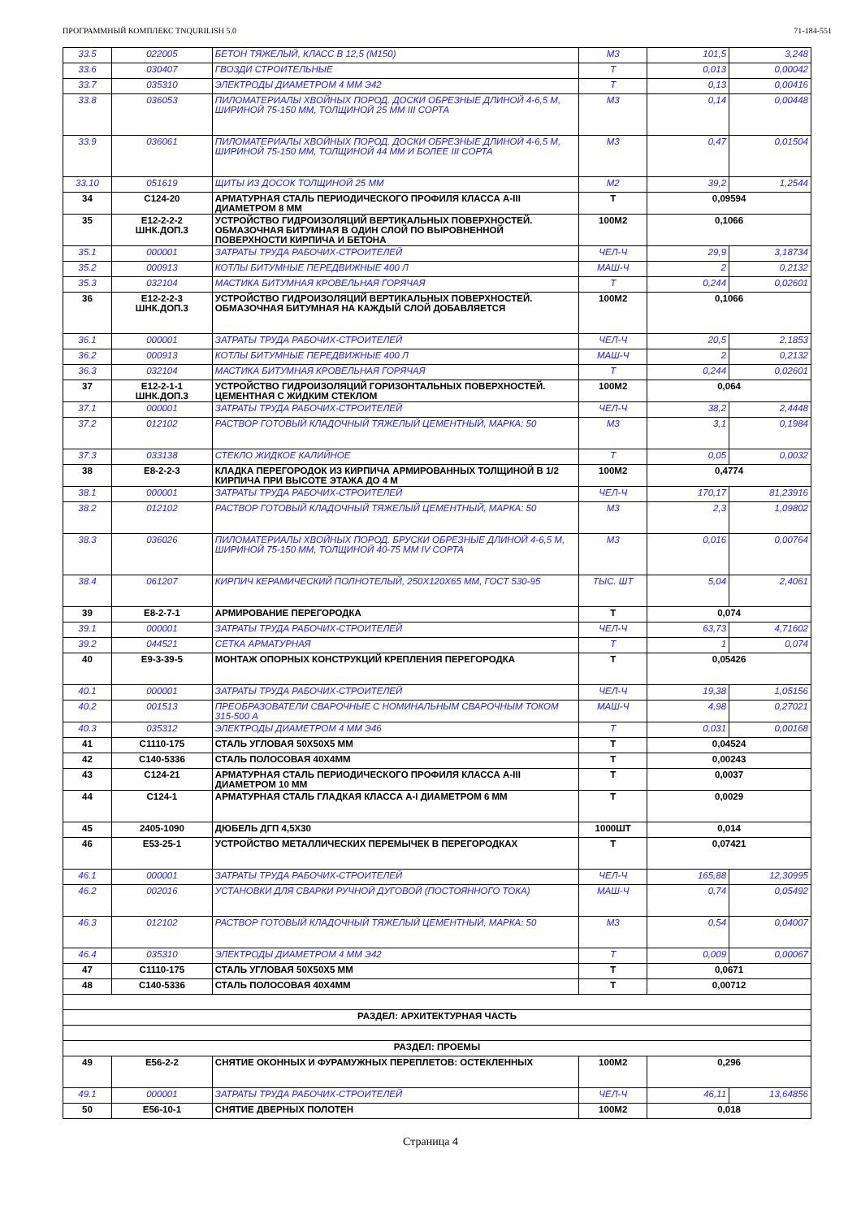ПРОГРАММНЫЙ КОМПЛЕКС TNQURILISH 5.0 71-184-551
| 33.5 | 022005 | БЕТОН ТЯЖЕЛЫЙ, КЛАСС В 12,5 (М150) | М3 | 101,5 | 3,248 |
| 33.6 | 030407 | ГВОЗДИ СТРОИТЕЛЬНЫЕ | Т | 0,013 | 0,00042 |
| 33.7 | 035310 | ЭЛЕКТРОДЫ ДИАМЕТРОМ 4 ММ Э42 | Т | 0,13 | 0,00416 |
| 33.8 | 036053 | ПИЛОМАТЕРИАЛЫ ХВОЙНЫХ ПОРОД. ДОСКИ ОБРЕЗНЫЕ ДЛИНОЙ 4-6,5 М, ШИРИНОЙ 75-150 ММ, ТОЛЩИНОЙ 25 ММ III СОРТА | М3 | 0,14 | 0,00448 |
| 33.9 | 036061 | ПИЛОМАТЕРИАЛЫ ХВОЙНЫХ ПОРОД. ДОСКИ ОБРЕЗНЫЕ ДЛИНОЙ 4-6,5 М, ШИРИНОЙ 75-150 ММ, ТОЛЩИНОЙ 44 ММ И БОЛЕЕ III СОРТА | М3 | 0,47 | 0,01504 |
| 33.10 | 051619 | ЩИТЫ ИЗ ДОСОК ТОЛЩИНОЙ 25 ММ | М2 | 39,2 | 1,2544 |
| 34 | С124-20 | АРМАТУРНАЯ СТАЛЬ ПЕРИОДИЧЕСКОГО ПРОФИЛЯ КЛАССА А-III ДИАМЕТРОМ 8 ММ | Т | 0,09594 | |
| 35 | Е12-2-2-2 ШНК.ДОП.3 | УСТРОЙСТВО ГИДРОИЗОЛЯЦИЙ ВЕРТИКАЛЬНЫХ ПОВЕРХНОСТЕЙ. ОБМАЗОЧНАЯ БИТУМНАЯ В ОДИН СЛОЙ ПО ВЫРОВНЕННОЙ ПОВЕРХНОСТИ КИРПИЧА И БЕТОНА | 100М2 | 0,1066 | |
| 35.1 | 000001 | ЗАТРАТЫ ТРУДА РАБОЧИХ-СТРОИТЕЛЕЙ | ЧЕЛ-Ч | 29,9 | 3,18734 |
| 35.2 | 000913 | КОТЛЫ БИТУМНЫЕ ПЕРЕДВИЖНЫЕ 400 Л | МАШ-Ч | 2 | 0,2132 |
| 35.3 | 032104 | МАСТИКА БИТУМНАЯ КРОВЕЛЬНАЯ ГОРЯЧАЯ | Т | 0,244 | 0,02601 |
| 36 | Е12-2-2-3 ШНК.ДОП.3 | УСТРОЙСТВО ГИДРОИЗОЛЯЦИЙ ВЕРТИКАЛЬНЫХ ПОВЕРХНОСТЕЙ. ОБМАЗОЧНАЯ БИТУМНАЯ НА КАЖДЫЙ СЛОЙ ДОБАВЛЯЕТСЯ | 100М2 | 0,1066 | |
| 36.1 | 000001 | ЗАТРАТЫ ТРУДА РАБОЧИХ-СТРОИТЕЛЕЙ | ЧЕЛ-Ч | 20,5 | 2,1853 |
| 36.2 | 000913 | КОТЛЫ БИТУМНЫЕ ПЕРЕДВИЖНЫЕ 400 Л | МАШ-Ч | 2 | 0,2132 |
| 36.3 | 032104 | МАСТИКА БИТУМНАЯ КРОВЕЛЬНАЯ ГОРЯЧАЯ | Т | 0,244 | 0,02601 |
| 37 | Е12-2-1-1 ШНК.ДОП.3 | УСТРОЙСТВО ГИДРОИЗОЛЯЦИЙ ГОРИЗОНТАЛЬНЫХ ПОВЕРХНОСТЕЙ. ЦЕМЕНТНАЯ С ЖИДКИМ СТЕКЛОМ | 100М2 | 0,064 | |
| 37.1 | 000001 | ЗАТРАТЫ ТРУДА РАБОЧИХ-СТРОИТЕЛЕЙ | ЧЕЛ-Ч | 38,2 | 2,4448 |
| 37.2 | 012102 | РАСТВОР ГОТОВЫЙ КЛАДОЧНЫЙ ТЯЖЕЛЫЙ ЦЕМЕНТНЫЙ, МАРКА: 50 | М3 | 3,1 | 0,1984 |
| 37.3 | 033138 | СТЕКЛО ЖИДКОЕ КАЛИЙНОЕ | Т | 0,05 | 0,0032 |
| 38 | Е8-2-2-3 | КЛАДКА ПЕРЕГОРОДОК ИЗ КИРПИЧА АРМИРОВАННЫХ ТОЛЩИНОЙ В 1/2 КИРПИЧА ПРИ ВЫСОТЕ ЭТАЖА ДО 4 М | 100М2 | 0,4774 | |
| 38.1 | 000001 | ЗАТРАТЫ ТРУДА РАБОЧИХ-СТРОИТЕЛЕЙ | ЧЕЛ-Ч | 170,17 | 81,23916 |
| 38.2 | 012102 | РАСТВОР ГОТОВЫЙ КЛАДОЧНЫЙ ТЯЖЕЛЫЙ ЦЕМЕНТНЫЙ, МАРКА: 50 | М3 | 2,3 | 1,09802 |
| 38.3 | 036026 | ПИЛОМАТЕРИАЛЫ ХВОЙНЫХ ПОРОД. БРУСКИ ОБРЕЗНЫЕ ДЛИНОЙ 4-6,5 М, ШИРИНОЙ 75-150 ММ, ТОЛЩИНОЙ 40-75 ММ IV СОРТА | М3 | 0,016 | 0,00764 |
| 38.4 | 061207 | КИРПИЧ КЕРАМИЧЕСКИЙ ПОЛНОТЕЛЫЙ, 250Х120Х65 ММ, ГОСТ 530-95 | ТЫС. ШТ | 5,04 | 2,4061 |
| 39 | Е8-2-7-1 | АРМИРОВАНИЕ ПЕРЕГОРОДКА | Т | 0,074 | |
| 39.1 | 000001 | ЗАТРАТЫ ТРУДА РАБОЧИХ-СТРОИТЕЛЕЙ | ЧЕЛ-Ч | 63,73 | 4,71602 |
| 39.2 | 044521 | СЕТКА АРМАТУРНАЯ | Т | 1 | 0,074 |
| 40 | Е9-3-39-5 | МОНТАЖ ОПОРНЫХ КОНСТРУКЦИЙ КРЕПЛЕНИЯ ПЕРЕГОРОДКА | Т | 0,05426 | |
| 40.1 | 000001 | ЗАТРАТЫ ТРУДА РАБОЧИХ-СТРОИТЕЛЕЙ | ЧЕЛ-Ч | 19,38 | 1,05156 |
| 40.2 | 001513 | ПРЕОБРАЗОВАТЕЛИ СВАРОЧНЫЕ С НОМИНАЛЬНЫМ СВАРОЧНЫМ ТОКОМ 315-500 А | МАШ-Ч | 4,98 | 0,27021 |
| 40.3 | 035312 | ЭЛЕКТРОДЫ ДИАМЕТРОМ 4 ММ Э46 | Т | 0,031 | 0,00168 |
| 41 | С1110-175 | СТАЛЬ УГЛОВАЯ 50Х50Х5 ММ | Т | 0,04524 | |
| 42 | С140-5336 | СТАЛЬ ПОЛОСОВАЯ 40Х4ММ | Т | 0,00243 | |
| 43 | С124-21 | АРМАТУРНАЯ СТАЛЬ ПЕРИОДИЧЕСКОГО ПРОФИЛЯ КЛАССА А-III ДИАМЕТРОМ 10 ММ | Т | 0,0037 | |
| 44 | С124-1 | АРМАТУРНАЯ СТАЛЬ ГЛАДКАЯ КЛАССА А-I ДИАМЕТРОМ 6 ММ | Т | 0,0029 | |
| 45 | 2405-1090 | ДЮБЕЛЬ ДГП 4,5Х30 | 1000ШТ | 0,014 | |
| 46 | Е53-25-1 | УСТРОЙСТВО МЕТАЛЛИЧЕСКИХ ПЕРЕМЫЧЕК В ПЕРЕГОРОДКАХ | Т | 0,07421 | |
| 46.1 | 000001 | ЗАТРАТЫ ТРУДА РАБОЧИХ-СТРОИТЕЛЕЙ | ЧЕЛ-Ч | 165,88 | 12,30995 |
| 46.2 | 002016 | УСТАНОВКИ ДЛЯ СВАРКИ РУЧНОЙ ДУГОВОЙ (ПОСТОЯННОГО ТОКА) | МАШ-Ч | 0,74 | 0,05492 |
| 46.3 | 012102 | РАСТВОР ГОТОВЫЙ КЛАДОЧНЫЙ ТЯЖЕЛЫЙ ЦЕМЕНТНЫЙ, МАРКА: 50 | М3 | 0,54 | 0,04007 |
| 46.4 | 035310 | ЭЛЕКТРОДЫ ДИАМЕТРОМ 4 ММ Э42 | Т | 0,009 | 0,00067 |
| 47 | С1110-175 | СТАЛЬ УГЛОВАЯ 50Х50Х5 ММ | Т | 0,0671 | |
| 48 | С140-5336 | СТАЛЬ ПОЛОСОВАЯ 40Х4ММ | Т | 0,00712 | |
| РАЗДЕЛ: АРХИТЕКТУРНАЯ ЧАСТЬ | | | | | |
| РАЗДЕЛ: ПРОЕМЫ | | | | | |
| 49 | Е56-2-2 | СНЯТИЕ ОКОННЫХ И ФУРАМУЖНЫХ ПЕРЕПЛЕТОВ: ОСТЕКЛЕННЫХ | 100М2 | 0,296 | |
| 49.1 | 000001 | ЗАТРАТЫ ТРУДА РАБОЧИХ-СТРОИТЕЛЕЙ | ЧЕЛ-Ч | 46,11 | 13,64856 |
| 50 | Е56-10-1 | СНЯТИЕ ДВЕРНЫХ ПОЛОТЕН | 100М2 | 0,018 | |
Страница 4